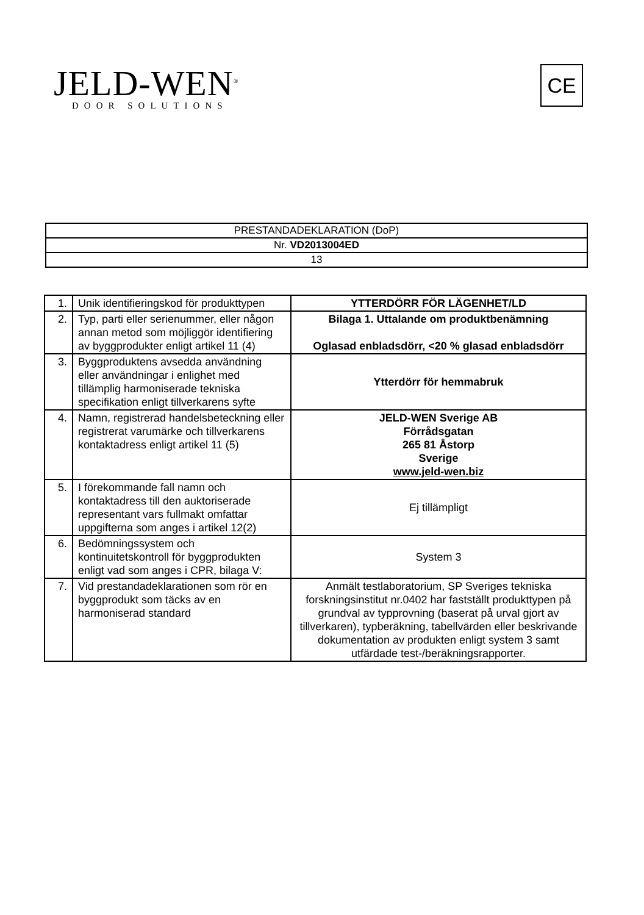JELD-WEN<sup>®</sup>
DOOR SOLUTIONS
CE
| PRESTANDADEKLARATION (DoP) |
| Nr. VD2013004ED |
| 13 |
| 1. | Unik identifieringskod för produkttypen | YTTERDÖRR FÖR LÄGENHET/LD |
| 2. | Typ, parti eller serienummer, eller någon annan metod som möjliggör identifiering av byggprodukter enligt artikel 11 (4) | Bilaga 1. Uttalande om produktbenämning Oglasad enbladsdörr, <20 % glasad enbladsdörr |
| 3. | Byggproduktens avsedda användning eller användningar i enlighet med tillämplig harmoniserade tekniska specifikation enligt tillverkarens syfte | Ytterdörr för hemmabruk |
| 4. | Namn, registrerad handelsbeteckning eller registrerat varumärke och tillverkarens kontaktadress enligt artikel 11 (5) | JELD-WEN Sverige AB Förrådsgatan 265 81 Åstorp Sverige www.jeld-wen.biz |
| 5. | I förekommande fall namn och kontaktadress till den auktoriserade representant vars fullmakt omfattar uppgifterna som anges i artikel 12(2) | Ej tillämpligt |
| 6. | Bedömningssystem och kontinuitetskontroll för byggprodukten enligt vad som anges i CPR, bilaga V: | System 3 |
| 7. | Vid prestandadeklarationen som rör en byggprodukt som täcks av en harmoniserad standard | Anmält testlaboratorium, SP Sveriges tekniska forskningsinstitut nr.0402 har fastställt produkttypen på grundval av typprovning (baserat på urval gjort av tillverkaren), typberäkning, tabellvärden eller beskrivande dokumentation av produkten enligt system 3 samt utfärdade test-/beräkningsrapporter. |